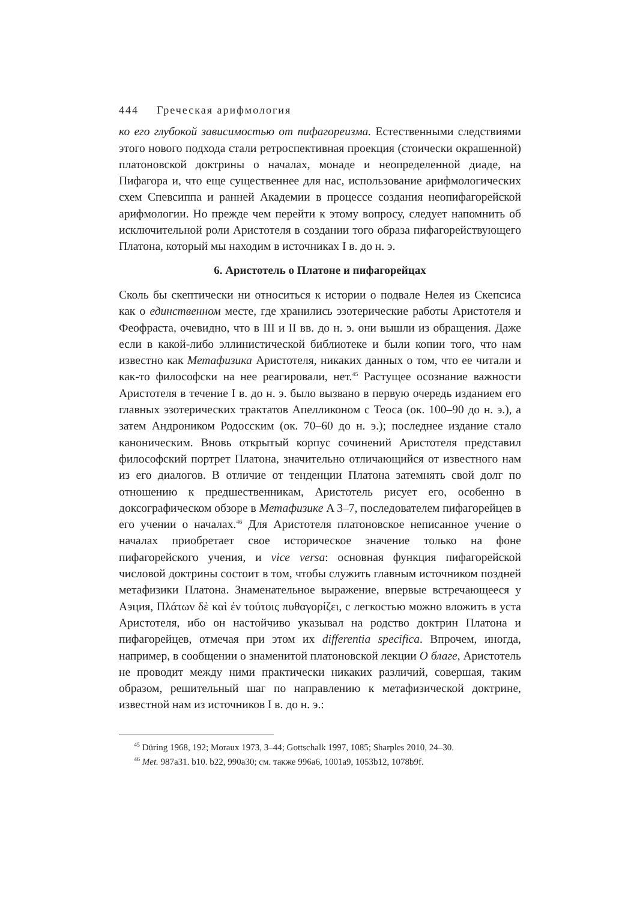444 Греческая арифмология
ко его глубокой зависимостью от пифагореизма. Естественными следствия­ми этого нового подхода стали ретроспективная проекция (стоически окрашенной) платоновской доктрины о началах, монаде и неопределенной диаде, на Пифагора и, что еще существеннее для нас, использование ариф­мологических схем Спевсиппа и ранней Академии в процессе создания неопифагорейской арифмологии. Но прежде чем перейти к этому вопросу, следует напомнить об исключительной роли Аристотеля в создании того образа пифагорействующего Платона, который мы находим в источниках I в. до н. э.
6. Аристотель о Платоне и пифагорейцах
Сколь бы скептически ни относиться к истории о подвале Нелея из Скепсиса как о единственном месте, где хранились эзотерические работы Аристотеля и Феофраста, очевидно, что в III и II вв. до н. э. они вышли из обращения. Даже если в какой-либо эллинистической библиотеке и были копии того, что нам известно как Метафизика Аристотеля, никаких данных о том, что ее читали и как-то философски на нее реагировали, нет.<sup>45</sup> Растущее осознание важности Аристотеля в течение I в. до н. э. было вызвано в первую очередь изданием его главных эзотерических трактатов Апелликоном с Теоса (ок. 100–90 до н. э.), а затем Андроником Родосским (ок. 70–60 до н. э.); последнее издание стало каноническим. Вновь открытый корпус сочинений Аристотеля пред­ставил философский портрет Платона, значительно отличающийся от из­вестного нам из его диалогов. В отличие от тенденции Платона затемнять свой долг по отношению к предшественникам, Аристотель рисует его, осо­бенно в доксографическом обзоре в Метафизике A 3–7, последователем пи­фагорейцев в его учении о началах.<sup>46</sup> Для Аристотеля платоновское неписан­ное учение о началах приобретает свое историческое значение только на фоне пифагорейского учения, и vice versa: основная функция пифагорейской числовой доктрины состоит в том, чтобы служить главным источником позд­ней метафизики Платона. Знаменательное выражение, впервые встречающе­еся у Аэция, Πλάτων δὲ καὶ ἐν τούτοις πυθαγορίζει, с легкостью можно вложить в уста Аристотеля, ибо он настойчиво указывал на родство доктрин Платона и пифагорейцев, отмечая при этом их differentia specifica. Впрочем, иногда, например, в сообщении о знаменитой платоновской лекции О благе, Аристо­тель не проводит между ними практически никаких различий, совершая, та­ким образом, решительный шаг по направлению к метафизической док­трине, известной нам из источников I в. до н. э.:
<sup>45</sup> Düring 1968, 192; Moraux 1973, 3–44; Gottschalk 1997, 1085; Sharples 2010, 24–30.
<sup>46</sup> Met. 987a31. b10. b22, 990a30; см. также 996a6, 1001a9, 1053b12, 1078b9f.